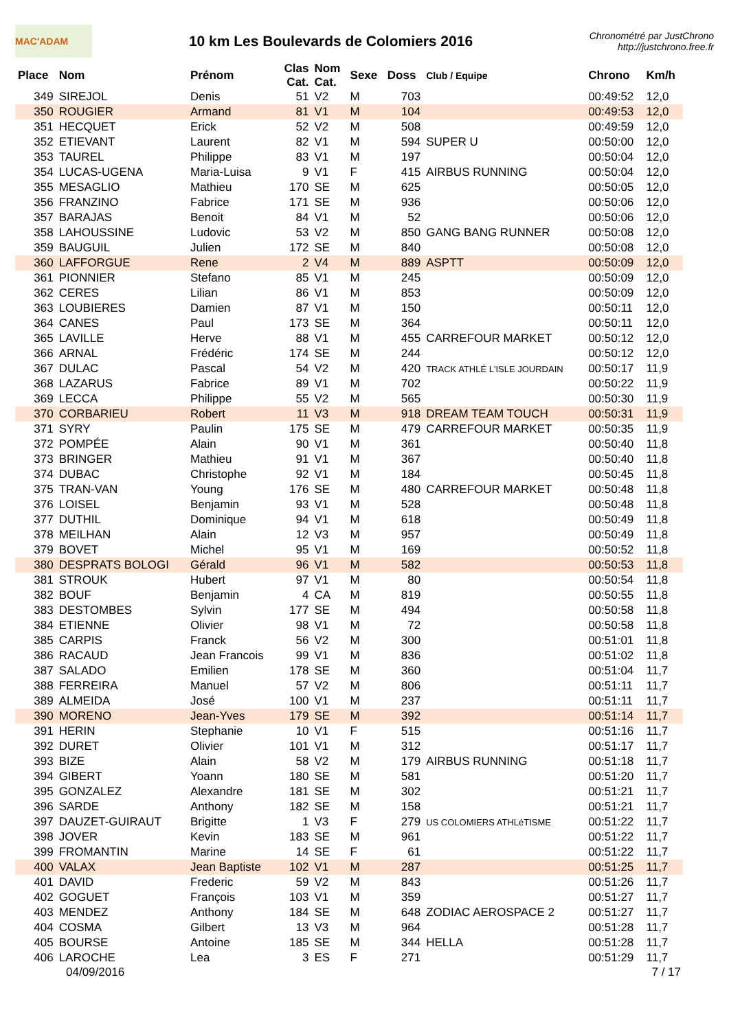MAC'ADAM
10 km Les Boulevards de Colomiers 2016
Chronométré par JustChrono
http://justchrono.free.fr
| Place | Nom | Prénom | Clas Cat. | Nom Cat. | Sexe | Doss | Club / Equipe | Chrono | Km/h |
| --- | --- | --- | --- | --- | --- | --- | --- | --- | --- |
| 349 | SIREJOL | Denis | 51 | V2 | M | 703 | | 00:49:52 | 12,0 |
| 350 | ROUGIER | Armand | 81 | V1 | M | 104 | | 00:49:53 | 12,0 |
| 351 | HECQUET | Erick | 52 | V2 | M | 508 | | 00:49:59 | 12,0 |
| 352 | ETIEVANT | Laurent | 82 | V1 | M | 594 | SUPER U | 00:50:00 | 12,0 |
| 353 | TAUREL | Philippe | 83 | V1 | M | 197 | | 00:50:04 | 12,0 |
| 354 | LUCAS-UGENA | Maria-Luisa | 9 | V1 | F | 415 | AIRBUS RUNNING | 00:50:04 | 12,0 |
| 355 | MESAGLIO | Mathieu | 170 | SE | M | 625 | | 00:50:05 | 12,0 |
| 356 | FRANZINO | Fabrice | 171 | SE | M | 936 | | 00:50:06 | 12,0 |
| 357 | BARAJAS | Benoit | 84 | V1 | M | 52 | | 00:50:06 | 12,0 |
| 358 | LAHOUSSINE | Ludovic | 53 | V2 | M | 850 | GANG BANG RUNNER | 00:50:08 | 12,0 |
| 359 | BAUGUIL | Julien | 172 | SE | M | 840 | | 00:50:08 | 12,0 |
| 360 | LAFFORGUE | Rene | 2 | V4 | M | 889 | ASPTT | 00:50:09 | 12,0 |
| 361 | PIONNIER | Stefano | 85 | V1 | M | 245 | | 00:50:09 | 12,0 |
| 362 | CERES | Lilian | 86 | V1 | M | 853 | | 00:50:09 | 12,0 |
| 363 | LOUBIERES | Damien | 87 | V1 | M | 150 | | 00:50:11 | 12,0 |
| 364 | CANES | Paul | 173 | SE | M | 364 | | 00:50:11 | 12,0 |
| 365 | LAVILLE | Herve | 88 | V1 | M | 455 | CARREFOUR MARKET | 00:50:12 | 12,0 |
| 366 | ARNAL | Frédéric | 174 | SE | M | 244 | | 00:50:12 | 12,0 |
| 367 | DULAC | Pascal | 54 | V2 | M | 420 | TRACK ATHLÉ L'ISLE JOURDAIN | 00:50:17 | 11,9 |
| 368 | LAZARUS | Fabrice | 89 | V1 | M | 702 | | 00:50:22 | 11,9 |
| 369 | LECCA | Philippe | 55 | V2 | M | 565 | | 00:50:30 | 11,9 |
| 370 | CORBARIEU | Robert | 11 | V3 | M | 918 | DREAM TEAM TOUCH | 00:50:31 | 11,9 |
| 371 | SYRY | Paulin | 175 | SE | M | 479 | CARREFOUR MARKET | 00:50:35 | 11,9 |
| 372 | POMPÉE | Alain | 90 | V1 | M | 361 | | 00:50:40 | 11,8 |
| 373 | BRINGER | Mathieu | 91 | V1 | M | 367 | | 00:50:40 | 11,8 |
| 374 | DUBAC | Christophe | 92 | V1 | M | 184 | | 00:50:45 | 11,8 |
| 375 | TRAN-VAN | Young | 176 | SE | M | 480 | CARREFOUR MARKET | 00:50:48 | 11,8 |
| 376 | LOISEL | Benjamin | 93 | V1 | M | 528 | | 00:50:48 | 11,8 |
| 377 | DUTHIL | Dominique | 94 | V1 | M | 618 | | 00:50:49 | 11,8 |
| 378 | MEILHAN | Alain | 12 | V3 | M | 957 | | 00:50:49 | 11,8 |
| 379 | BOVET | Michel | 95 | V1 | M | 169 | | 00:50:52 | 11,8 |
| 380 | DESPRATS BOLOGI | Gérald | 96 | V1 | M | 582 | | 00:50:53 | 11,8 |
| 381 | STROUK | Hubert | 97 | V1 | M | 80 | | 00:50:54 | 11,8 |
| 382 | BOUF | Benjamin | 4 | CA | M | 819 | | 00:50:55 | 11,8 |
| 383 | DESTOMBES | Sylvin | 177 | SE | M | 494 | | 00:50:58 | 11,8 |
| 384 | ETIENNE | Olivier | 98 | V1 | M | 72 | | 00:50:58 | 11,8 |
| 385 | CARPIS | Franck | 56 | V2 | M | 300 | | 00:51:01 | 11,8 |
| 386 | RACAUD | Jean Francois | 99 | V1 | M | 836 | | 00:51:02 | 11,8 |
| 387 | SALADO | Emilien | 178 | SE | M | 360 | | 00:51:04 | 11,7 |
| 388 | FERREIRA | Manuel | 57 | V2 | M | 806 | | 00:51:11 | 11,7 |
| 389 | ALMEIDA | José | 100 | V1 | M | 237 | | 00:51:11 | 11,7 |
| 390 | MORENO | Jean-Yves | 179 | SE | M | 392 | | 00:51:14 | 11,7 |
| 391 | HERIN | Stephanie | 10 | V1 | F | 515 | | 00:51:16 | 11,7 |
| 392 | DURET | Olivier | 101 | V1 | M | 312 | | 00:51:17 | 11,7 |
| 393 | BIZE | Alain | 58 | V2 | M | 179 | AIRBUS RUNNING | 00:51:18 | 11,7 |
| 394 | GIBERT | Yoann | 180 | SE | M | 581 | | 00:51:20 | 11,7 |
| 395 | GONZALEZ | Alexandre | 181 | SE | M | 302 | | 00:51:21 | 11,7 |
| 396 | SARDE | Anthony | 182 | SE | M | 158 | | 00:51:21 | 11,7 |
| 397 | DAUZET-GUIRAUT | Brigitte | 1 | V3 | F | 279 | US COLOMIERS ATHLéTISME | 00:51:22 | 11,7 |
| 398 | JOVER | Kevin | 183 | SE | M | 961 | | 00:51:22 | 11,7 |
| 399 | FROMANTIN | Marine | 14 | SE | F | 61 | | 00:51:22 | 11,7 |
| 400 | VALAX | Jean Baptiste | 102 | V1 | M | 287 | | 00:51:25 | 11,7 |
| 401 | DAVID | Frederic | 59 | V2 | M | 843 | | 00:51:26 | 11,7 |
| 402 | GOGUET | François | 103 | V1 | M | 359 | | 00:51:27 | 11,7 |
| 403 | MENDEZ | Anthony | 184 | SE | M | 648 | ZODIAC AEROSPACE 2 | 00:51:27 | 11,7 |
| 404 | COSMA | Gilbert | 13 | V3 | M | 964 | | 00:51:28 | 11,7 |
| 405 | BOURSE | Antoine | 185 | SE | M | 344 | HELLA | 00:51:28 | 11,7 |
| 406 | LAROCHE | Lea | 3 | ES | F | 271 | | 00:51:29 | 11,7 |
04/09/2016 7 / 17